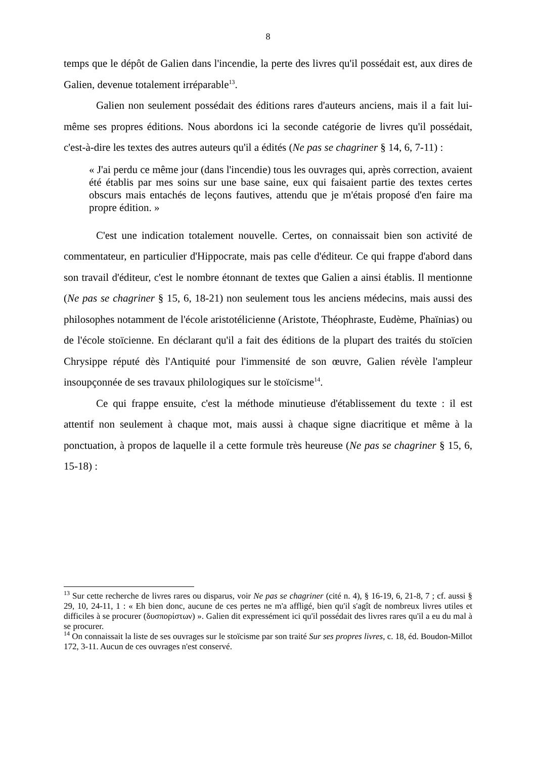8
temps que le dépôt de Galien dans l'incendie, la perte des livres qu'il possédait est, aux dires de Galien, devenue totalement irréparable<sup>13</sup>.
Galien non seulement possédait des éditions rares d'auteurs anciens, mais il a fait lui-même ses propres éditions. Nous abordons ici la seconde catégorie de livres qu'il possédait, c'est-à-dire les textes des autres auteurs qu'il a édités (Ne pas se chagriner § 14, 6, 7-11) :
« J'ai perdu ce même jour (dans l'incendie) tous les ouvrages qui, après correction, avaient été établis par mes soins sur une base saine, eux qui faisaient partie des textes certes obscurs mais entachés de leçons fautives, attendu que je m'étais proposé d'en faire ma propre édition. »
C'est une indication totalement nouvelle. Certes, on connaissait bien son activité de commentateur, en particulier d'Hippocrate, mais pas celle d'éditeur. Ce qui frappe d'abord dans son travail d'éditeur, c'est le nombre étonnant de textes que Galien a ainsi établis. Il mentionne (Ne pas se chagriner § 15, 6, 18-21) non seulement tous les anciens médecins, mais aussi des philosophes notamment de l'école aristotélicienne (Aristote, Théophraste, Eudème, Phaïnias) ou de l'école stoïcienne. En déclarant qu'il a fait des éditions de la plupart des traités du stoïcien Chrysippe réputé dès l'Antiquité pour l'immensité de son œuvre, Galien révèle l'ampleur insoupçonnée de ses travaux philologiques sur le stoïcisme<sup>14</sup>.
Ce qui frappe ensuite, c'est la méthode minutieuse d'établissement du texte : il est attentif non seulement à chaque mot, mais aussi à chaque signe diacritique et même à la ponctuation, à propos de laquelle il a cette formule très heureuse (Ne pas se chagriner § 15, 6, 15-18) :
<sup>13</sup> Sur cette recherche de livres rares ou disparus, voir Ne pas se chagriner (cité n. 4), § 16-19, 6, 21-8, 7 ; cf. aussi § 29, 10, 24-11, 1 : « Eh bien donc, aucune de ces pertes ne m'a affligé, bien qu'il s'agît de nombreux livres utiles et difficiles à se procurer (δυσπορίστων) ». Galien dit expressément ici qu'il possédait des livres rares qu'il a eu du mal à se procurer.
<sup>14</sup> On connaissait la liste de ses ouvrages sur le stoïcisme par son traité Sur ses propres livres, c. 18, éd. Boudon-Millot 172, 3-11. Aucun de ces ouvrages n'est conservé.